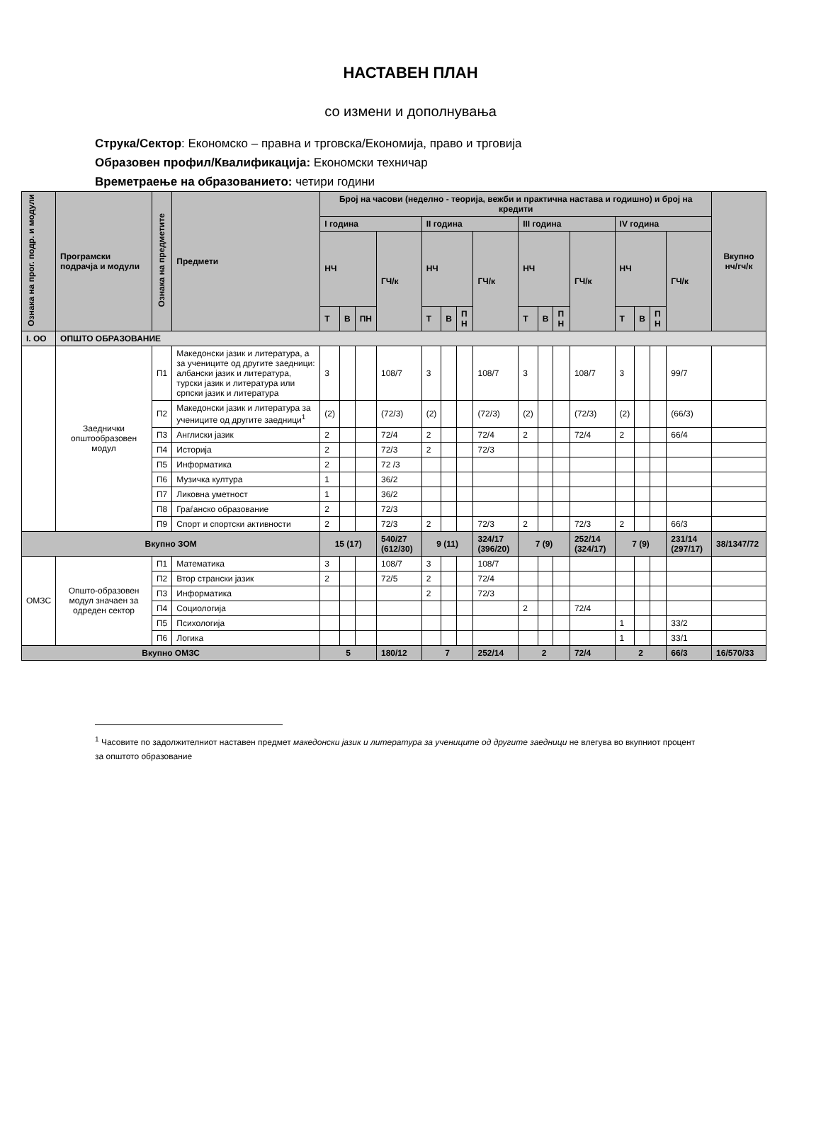НАСТАВЕН ПЛАН
со измени и дополнувања
Струка/Сектор: Економско – правна и трговска/Економија, право и трговија
Образовен профил/Квалификација: Економски техничар
Времетраење на образованието: четири години
| Ознака на прог. подр. и модули | Програмски подрачја и модули | Ознака на предметите | Предмети | Број на часови (неделно - теорија, вежби и практична настава и годишно) и број на кредити | | | | | | | | | | | | | | | | Вкупно нч/гч/к |
| --- | --- | --- | --- | --- | --- | --- | --- | --- | --- | --- | --- | --- | --- | --- | --- | --- | --- | --- | --- | --- |
| | | | | I година | | | | II година | | | | III година | | | | IV година | | | | |
| | | | | НЧ | | | ГЧ/к | НЧ | | | ГЧ/к | НЧ | | | ГЧ/к | НЧ | | | ГЧ/к | |
| | | | | Т | В | ПН | | Т | В | П Н | | Т | В | П Н | | Т | В | П Н | | |
| I. ОО | ОПШТО ОБРАЗОВАНИЕ | | | | | | | | | | | | | | | | | | | |
| | Заеднички општообразовен модул | П1 | Македонски јазик и литература, а за учениците од другите заедници: албански јазик и литература, турски јазик и литература или српски јазик и литература | 3 | | | 108/7 | 3 | | | 108/7 | 3 | | | 108/7 | 3 | | | 99/7 | |
| | | П2 | Македонски јазик и литература за учениците од другите заедници<sup>1</sup> | (2) | | | (72/3) | (2) | | | (72/3) | (2) | | | (72/3) | (2) | | | (66/3) | |
| | | П3 | Англиски јазик | 2 | | | 72/4 | 2 | | | 72/4 | 2 | | | 72/4 | 2 | | | 66/4 | |
| | | П4 | Историја | 2 | | | 72/3 | 2 | | | 72/3 | | | | | | | | | |
| | | П5 | Информатика | 2 | | | 72 /3 | | | | | | | | | | | | | |
| | | П6 | Музичка култура | 1 | | | 36/2 | | | | | | | | | | | | | |
| | | П7 | Ликовна уметност | 1 | | | 36/2 | | | | | | | | | | | | | |
| | | П8 | Граѓанско образование | 2 | | | 72/3 | | | | | | | | | | | | | |
| | | П9 | Спорт и спортски активности | 2 | | | 72/3 | 2 | | | 72/3 | 2 | | | 72/3 | 2 | | | 66/3 | |
| Вкупно ЗОМ | | | | 15 (17) | | | 540/27 (612/30) | 9 (11) | | | 324/17 (396/20) | 7 (9) | | | 252/14 (324/17) | 7 (9) | | | 231/14 (297/17) | 38/1347/72 |
| ОМЗС | Општо-образовен модул значаен за одреден сектор | П1 | Математика | 3 | | | 108/7 | 3 | | | 108/7 | | | | | | | | | |
| | | П2 | Втор странски јазик | 2 | | | 72/5 | 2 | | | 72/4 | | | | | | | | | |
| | | П3 | Информатика | | | | | 2 | | | 72/3 | | | | | | | | | |
| | | П4 | Социологија | | | | | | | | | 2 | | | 72/4 | | | | | |
| | | П5 | Психологија | | | | | | | | | | | | | 1 | | | 33/2 | |
| | | П6 | Логика | | | | | | | | | | | | | 1 | | | 33/1 | |
| Вкупно ОМЗС | | | | 5 | | | 180/12 | 7 | | | 252/14 | 2 | | | 72/4 | 2 | | | 66/3 | 16/570/33 |
<sup>1</sup> Часовите по задолжителниот наставен предмет македонски јазик и литература за учениците од другите заедници не влегува во вкупниот процент за општото образование